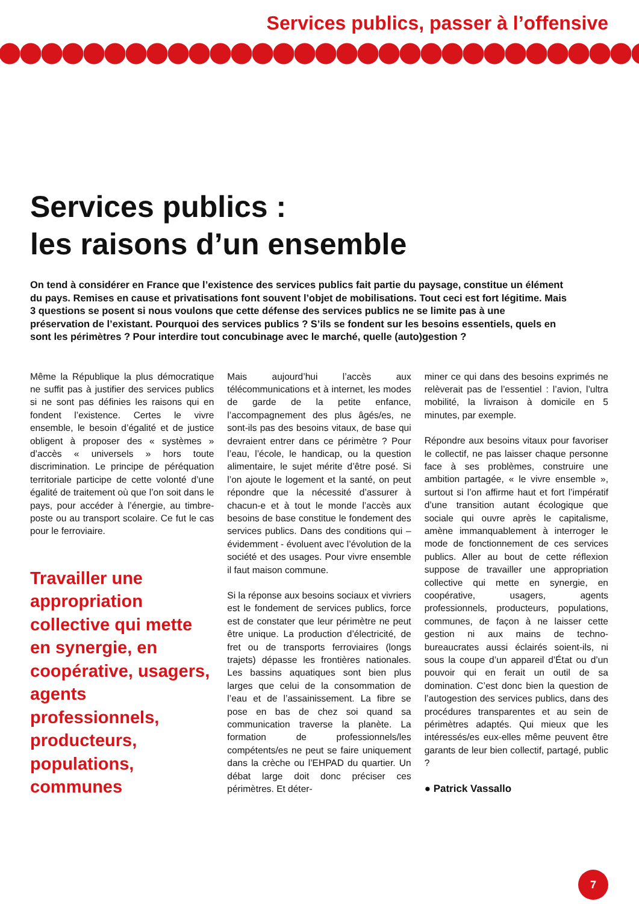Services publics, passer à l’offensive
Services publics :
les raisons d’un ensemble
On tend à considérer en France que l’existence des services publics fait partie du paysage, constitue un élément du pays. Remises en cause et privatisations font souvent l’objet de mobilisations. Tout ceci est fort légitime. Mais 3 questions se posent si nous voulons que cette défense des services publics ne se limite pas à une préservation de l’existant. Pourquoi des services publics ? S’ils se fondent sur les besoins essentiels, quels en sont les périmètres ? Pour interdire tout concubinage avec le marché, quelle (auto)gestion ?
Même la République la plus démocratique ne suffit pas à justifier des services publics si ne sont pas définies les raisons qui en fondent l’existence. Certes le vivre ensemble, le besoin d’égalité et de justice obligent à proposer des « systèmes » d’accès « universels » hors toute discrimination. Le principe de péréquation territoriale participe de cette volonté d’une égalité de traitement où que l’on soit dans le pays, pour accéder à l’énergie, au timbre-poste ou au transport scolaire. Ce fut le cas pour le ferroviaire.
Travailler une appropriation collective qui mette en synergie, en coopérative, usagers, agents professionnels, producteurs, populations, communes
Mais aujourd’hui l’accès aux télécommunications et à internet, les modes de garde de la petite enfance, l’accompagnement des plus âgés/es, ne sont-ils pas des besoins vitaux, de base qui devraient entrer dans ce périmètre ? Pour l’eau, l’école, le handicap, ou la question alimentaire, le sujet mérite d’être posé. Si l’on ajoute le logement et la santé, on peut répondre que la nécessité d’assurer à chacun-e et à tout le monde l’accès aux besoins de base constitue le fondement des services publics. Dans des conditions qui – évidemment - évoluent avec l’évolution de la société et des usages. Pour vivre ensemble il faut maison commune.
Si la réponse aux besoins sociaux et vivriers est le fondement de services publics, force est de constater que leur périmètre ne peut être unique. La production d’électricité, de fret ou de transports ferroviaires (longs trajets) dépasse les frontières nationales. Les bassins aquatiques sont bien plus larges que celui de la consommation de l’eau et de l’assainissement. La fibre se pose en bas de chez soi quand sa communication traverse la planète. La formation de professionnels/les compétents/es ne peut se faire uniquement dans la crèche ou l’EHPAD du quartier. Un débat large doit donc préciser ces périmètres. Et déter-
miner ce qui dans des besoins exprimés ne relèverait pas de l’essentiel : l’avion, l’ultra mobilité, la livraison à domicile en 5 minutes, par exemple.
Répondre aux besoins vitaux pour favoriser le collectif, ne pas laisser chaque personne face à ses problèmes, construire une ambition partagée, « le vivre ensemble », surtout si l’on affirme haut et fort l’impératif d’une transition autant écologique que sociale qui ouvre après le capitalisme, amène immanquablement à interroger le mode de fonctionnement de ces services publics. Aller au bout de cette réflexion suppose de travailler une appropriation collective qui mette en synergie, en coopérative, usagers, agents professionnels, producteurs, populations, communes, de façon à ne laisser cette gestion ni aux mains de techno-bureaucrates aussi éclairés soient-ils, ni sous la coupe d’un appareil d’État ou d’un pouvoir qui en ferait un outil de sa domination. C’est donc bien la question de l’autogestion des services publics, dans des procédures transparentes et au sein de périmètres adaptés. Qui mieux que les intéressés/es eux-elles même peuvent être garants de leur bien collectif, partagé, public ?
● Patrick Vassallo
7